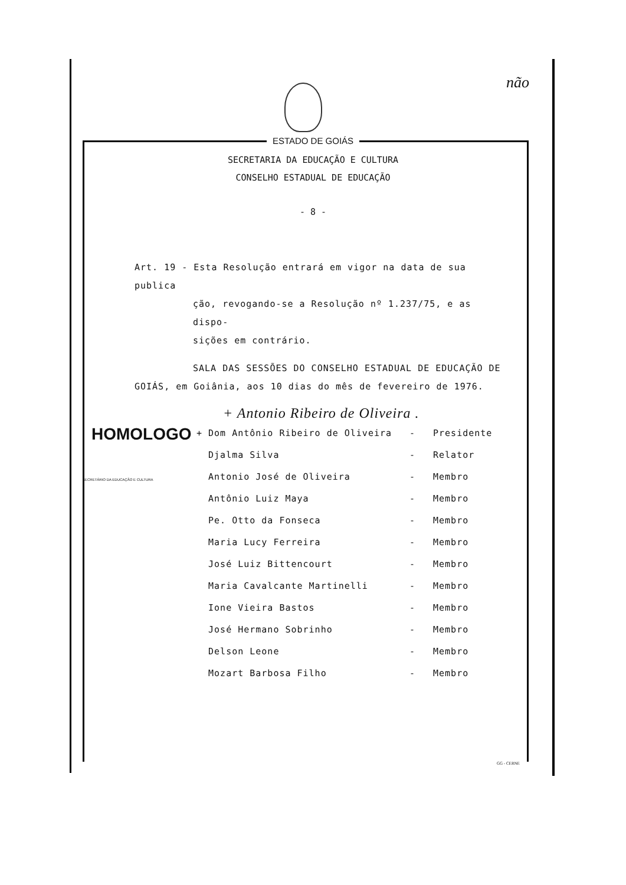não
ESTADO DE GOIÁS
SECRETARIA DA EDUCAÇÃO E CULTURA
CONSELHO ESTADUAL DE EDUCAÇÃO
- 8 -
Art. 19 - Esta Resolução entrará em vigor na data de sua publica
ção, revogando-se a Resolução nº 1.237/75, e as dispo-
sições em contrário.
SALA DAS SESSÕES DO CONSELHO ESTADUAL DE EDUCAÇÃO DE
GOIÁS, em Goiânia, aos 10 dias do mês de fevereiro de 1976.
+ Antonio Ribeiro de Oliveira .
| + Dom Antônio Ribeiro de Oliveira | - | Presidente |
| Djalma Silva | - | Relator |
| Antonio José de Oliveira | - | Membro |
| Antônio Luiz Maya | - | Membro |
| Pe. Otto da Fonseca | - | Membro |
| Maria Lucy Ferreira | - | Membro |
| José Luiz Bittencourt | - | Membro |
| Maria Cavalcante Martinelli | - | Membro |
| Ione Vieira Bastos | - | Membro |
| José Hermano Sobrinho | - | Membro |
| Delson Leone | - | Membro |
| Mozart Barbosa Filho | - | Membro |
HOMOLOGO
SECRETÁRIO DA EDUCAÇÃO E CULTURA
GG - CERNE